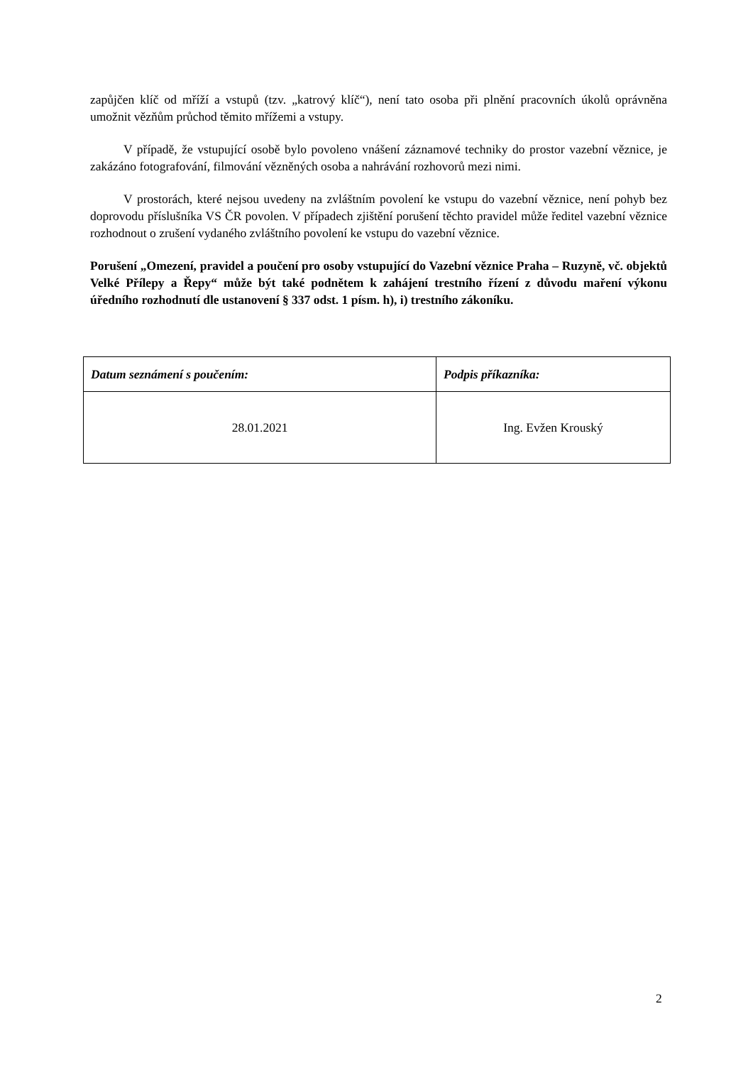zapůjčen klíč od mříží a vstupů (tzv. „katrový klíč“), není tato osoba při plnění pracovních úkolů oprávněna umožnit vězňům průchod těmito mřížemi a vstupy.
V případě, že vstupující osobě bylo povoleno vnášení záznamové techniky do prostor vazební věznice, je zakázáno fotografování, filmování vězněných osoba a nahrávání rozhovorů mezi nimi.
V prostorách, které nejsou uvedeny na zvláštním povolení ke vstupu do vazební věznice, není pohyb bez doprovodu příslušníka VS ČR povolen. V případech zjištění porušení těchto pravidel může ředitel vazební věznice rozhodnout o zrušení vydaného zvláštního povolení ke vstupu do vazební věznice.
Porušení „Omezení, pravidel a poučení pro osoby vstupující do Vazební věznice Praha – Ruzyně, vč. objektů Velké Přílepy a Řepy“ může být také podnětem k zahájení trestního řízení z důvodu maření výkonu úředního rozhodnutí dle ustanovení § 337 odst. 1 písm. h), i) trestního zákoníku.
| Datum seznámení s poučením: | Podpis příkazníka: |
| 28.01.2021 | Ing. Evžen Krouský |
2